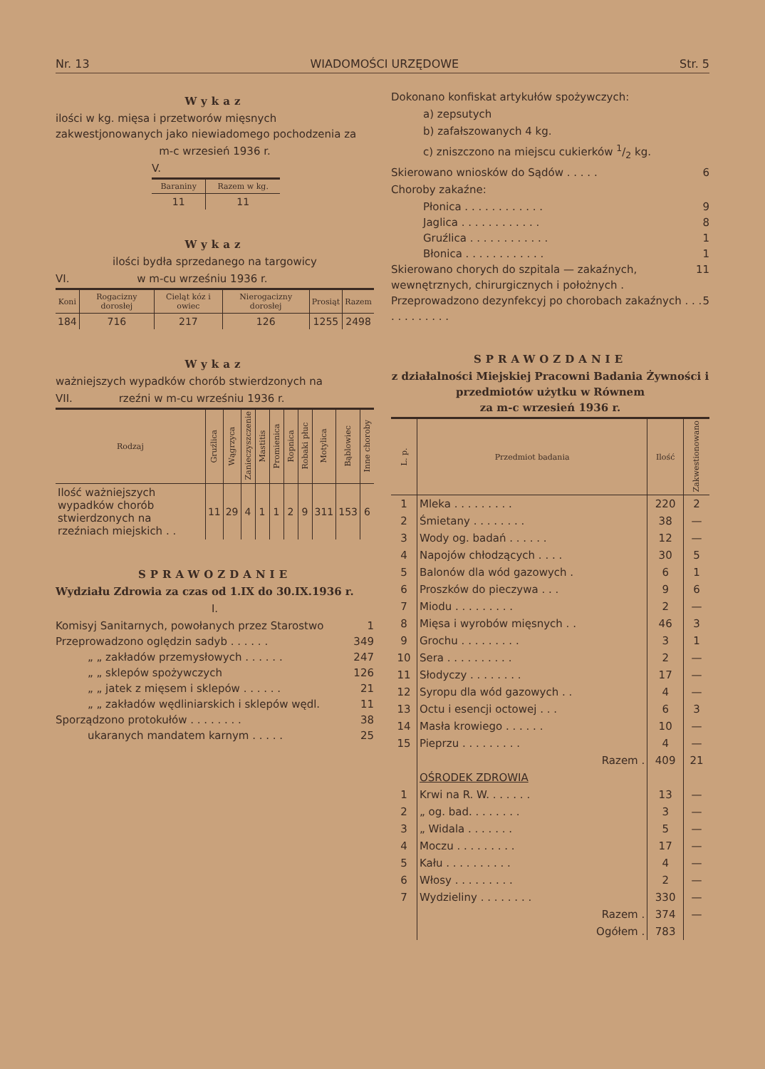Nr. 13 WIADOMOŚCI URZĘDOWE Str. 5
Wykaz
ilości w kg. mięsa i przetworów mięsnych zakwestjonowanych jako niewiadomego pochodzenia za
m-c wrzesień 1936 r.
V.
| Baraniny | Razem w kg. |
| --- | --- |
| 11 | 11 |
Wykaz
ilości bydła sprzedanego na targowicy
VI. w m-cu wrześniu 1936 r.
| Koni | Rogacizny dorosłej | Cieląt kóz i owiec | Nierogacizny dorosłej | Prosiąt | Razem |
| --- | --- | --- | --- | --- | --- |
| 184 | 716 | 217 | 126 | 1255 | 2498 |
Wykaz
ważniejszych wypadków chorób stwierdzonych na
VII. rzeźni w m-cu wrześniu 1936 r.
| Rodzaj | Gruźlica | Wągrzyca | Zanieczyszczenie | Mastitis | Promienica | Ropnica | Robaki płuc | Motylica | Bąblowiec | Inne choroby |
| --- | --- | --- | --- | --- | --- | --- | --- | --- | --- | --- |
| Ilość ważniejszych wypadków chorób stwierdzonych na rzeźniach miejskich . . | 11 | 29 | 4 | 1 | 1 | 2 | 9 | 311 | 153 | 6 |
SPRAWOZDANIE
Wydziału Zdrowia za czas od 1.IX do 30.IX.1936 r.
I.
Komisyj Sanitarnych, powołanych przez Starostwo 1
Przeprowadzono oględzin sadyb . . . . . . 349
„ „ zakładów przemysłowych . . . . . . 247
„ „ sklepów spożywczych 126
„ „ jatek z mięsem i sklepów . . . . . . 21
„ „ zakładów wędliniarskich i sklepów wędl. 11
Sporządzono protokułów . . . . . . . . 38
ukaranych mandatem karnym . . . . . 25
Dokonano konfiskat artykułów spożywczych:
a) zepsutych
b) zafałszowanych 4 kg.
c) zniszczono na miejscu cukierków 1/2 kg.
Skierowano wniosków do Sądów . . . . . 6
Choroby zakaźne:
Płonica . . . . . . . . . . . . 9
Jaglica . . . . . . . . . . . . 8
Gruźlica . . . . . . . . . . . . 1
Błonica . . . . . . . . . . . . 1
Skierowano chorych do szpitala — zakaźnych, wewnętrznych, chirurgicznych i położnych . 11
Przeprowadzono dezynfekcyj po chorobach zakaźnych . . . . . . . . . . . . 5
SPRAWOZDANIE
z działalności Miejskiej Pracowni Badania Żywności i przedmiotów użytku w Równem
za m-c wrzesień 1936 r.
| L. p. | Przedmiot badania | Ilość | Zakwestionowano |
| --- | --- | --- | --- |
| 1 | Mleka . . . . . . . . . | 220 | 2 |
| 2 | Śmietany . . . . . . . . | 38 | — |
| 3 | Wody og. badań . . . . . . | 12 | — |
| 4 | Napojów chłodzących . . . . | 30 | 5 |
| 5 | Balonów dla wód gazowych . | 6 | 1 |
| 6 | Proszków do pieczywa . . . | 9 | 6 |
| 7 | Miodu . . . . . . . . . | 2 | — |
| 8 | Mięsa i wyrobów mięsnych . . | 46 | 3 |
| 9 | Grochu . . . . . . . . . | 3 | 1 |
| 10 | Sera . . . . . . . . . . | 2 | — |
| 11 | Słodyczy . . . . . . . . | 17 | — |
| 12 | Syropu dla wód gazowych . . | 4 | — |
| 13 | Octu i esencji octowej . . . | 6 | 3 |
| 14 | Masła krowiego . . . . . . | 10 | — |
| 15 | Pieprzu . . . . . . . . . | 4 | — |
| | Razem . | 409 | 21 |
| | OŚRODEK ZDROWIA | | |
| 1 | Krwi na R. W. . . . . . . | 13 | — |
| 2 | „ og. bad. . . . . . . . | 3 | — |
| 3 | „ Widala . . . . . . . | 5 | — |
| 4 | Moczu . . . . . . . . . | 17 | — |
| 5 | Kału . . . . . . . . . . | 4 | — |
| 6 | Włosy . . . . . . . . . | 2 | — |
| 7 | Wydzieliny . . . . . . . . | 330 | — |
| | Razem . | 374 | — |
| | Ogółem . | 783 | |